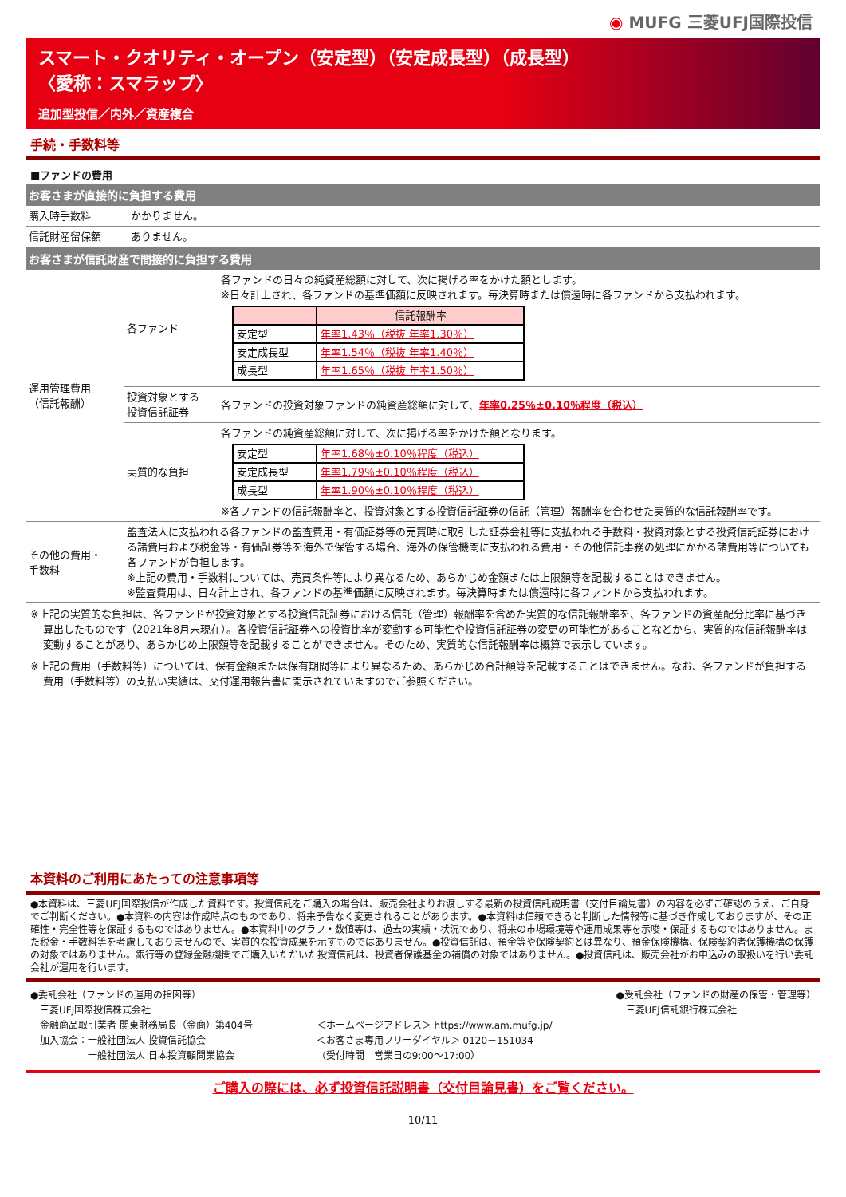◉ MUFG 三菱UFJ国際投信
スマート・クオリティ・オープン（安定型）（安定成長型）（成長型）
〈愛称：スマラップ〉
追加型投信／内外／資産複合
手続・手数料等
■ファンドの費用
お客さまが直接的に負担する費用
| 購入時手数料 | かかりません。 |
| 信託財産留保額 | ありません。 |
お客さまが信託財産で間接的に負担する費用
| 運用管理費用 （信託報酬） | 各ファンド | 各ファンドの日々の純資産総額に対して、次に掲げる率をかけた額とします。 ※日々計上され、各ファンドの基準価額に反映されます。毎決算時または償還時に各ファンドから支払われます。 / / 信託報酬率 / / --- / --- / / 安定型 / 年率1.43％（税抜 年率1.30％） / / 安定成長型 / 年率1.54％（税抜 年率1.40％） / / 成長型 / 年率1.65％（税抜 年率1.50％） / |
| | 投資対象とする 投資信託証券 | 各ファンドの投資対象ファンドの純資産総額に対して、 年率0.25％±0.10％程度（税込） |
| | 実質的な負担 | 各ファンドの純資産総額に対して、次に掲げる率をかけた額となります。 / 安定型 / 年率1.68％±0.10％程度（税込） / / 安定成長型 / 年率1.79％±0.10％程度（税込） / / 成長型 / 年率1.90％±0.10％程度（税込） / ※各ファンドの信託報酬率と、投資対象とする投資信託証券の信託（管理）報酬率を合わせた実質的な信託報酬率です。 |
| その他の費用・ 手数料 | 監査法人に支払われる各ファンドの監査費用・有価証券等の売買時に取引した証券会社等に支払われる手数料・投資対象とする投資信託証券における諸費用および税金等・有価証券等を海外で保管する場合、海外の保管機関に支払われる費用・その他信託事務の処理にかかる諸費用等についても各ファンドが負担します。 ※上記の費用・手数料については、売買条件等により異なるため、あらかじめ金額または上限額等を記載することはできません。 ※監査費用は、日々計上され、各ファンドの基準価額に反映されます。毎決算時または償還時に各ファンドから支払われます。 | |
※上記の実質的な負担は、各ファンドが投資対象とする投資信託証券における信託（管理）報酬率を含めた実質的な信託報酬率を、各ファンドの資産配分比率に基づき算出したものです（2021年8月末現在）。各投資信託証券への投資比率が変動する可能性や投資信託証券の変更の可能性があることなどから、実質的な信託報酬率は変動することがあり、あらかじめ上限額等を記載することができません。そのため、実質的な信託報酬率は概算で表示しています。
※上記の費用（手数料等）については、保有金額または保有期間等により異なるため、あらかじめ合計額等を記載することはできません。なお、各ファンドが負担する費用（手数料等）の支払い実績は、交付運用報告書に開示されていますのでご参照ください。
本資料のご利用にあたっての注意事項等
●本資料は、三菱UFJ国際投信が作成した資料です。投資信託をご購入の場合は、販売会社よりお渡しする最新の投資信託説明書（交付目論見書）の内容を必ずご確認のうえ、ご自身でご判断ください。●本資料の内容は作成時点のものであり、将来予告なく変更されることがあります。●本資料は信頼できると判断した情報等に基づき作成しておりますが、その正確性・完全性等を保証するものではありません。●本資料中のグラフ・数値等は、過去の実績・状況であり、将来の市場環境等や運用成果等を示唆・保証するものではありません。また税金・手数料等を考慮しておりませんので、実質的な投資成果を示すものではありません。●投資信託は、預金等や保険契約とは異なり、預金保険機構、保険契約者保護機構の保護の対象ではありません。銀行等の登録金融機関でご購入いただいた投資信託は、投資者保護基金の補償の対象ではありません。●投資信託は、販売会社がお申込みの取扱いを行い委託会社が運用を行います。
●委託会社（ファンドの運用の指図等）
　三菱UFJ国際投信株式会社
　金融商品取引業者 関東財務局長（金商）第404号
　加入協会：一般社団法人 投資信託協会
　　　　　　一般社団法人 日本投資顧問業協会
＜ホームページアドレス＞ https://www.am.mufg.jp/
＜お客さま専用フリーダイヤル＞ 0120－151034
（受付時間　営業日の9:00～17:00）
●受託会社（ファンドの財産の保管・管理等）
　三菱UFJ信託銀行株式会社
ご購入の際には、必ず投資信託説明書（交付目論見書）をご覧ください。
10/11